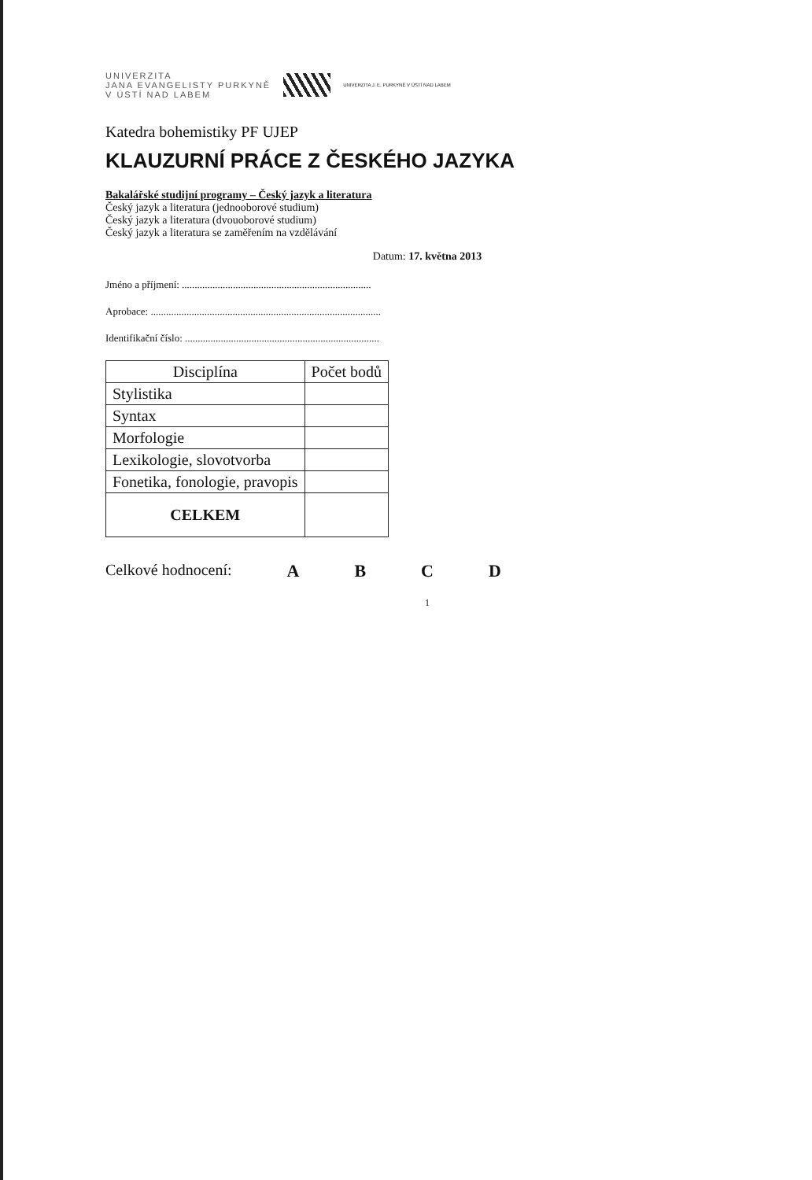UNIVERZITA
JANA EVANGELISTY PURKYNĚ
V ÚSTÍ NAD LABEM
UNIVERZITA J. E. PURKYNĚ V ÚSTÍ NAD LABEM
Katedra bohemistiky PF UJEP
KLAUZURNÍ PRÁCE Z ČESKÉHO JAZYKA
Bakalářské studijní programy – Český jazyk a literatura
Český jazyk a literatura (jednooborové studium)
Český jazyk a literatura (dvouoborové studium)
Český jazyk a literatura se zaměřením na vzdělávání
Datum: 17. května 2013
Jméno a příjmení: ..........................................................................
Aprobace: ..........................................................................................
Identifikační číslo: ............................................................................
| Disciplína | Počet bodů |
| --- | --- |
| Stylistika | |
| Syntax | |
| Morfologie | |
| Lexikologie, slovotvorba | |
| Fonetika, fonologie, pravopis | |
| CELKEM | |
Celkové hodnocení: A B C D
1